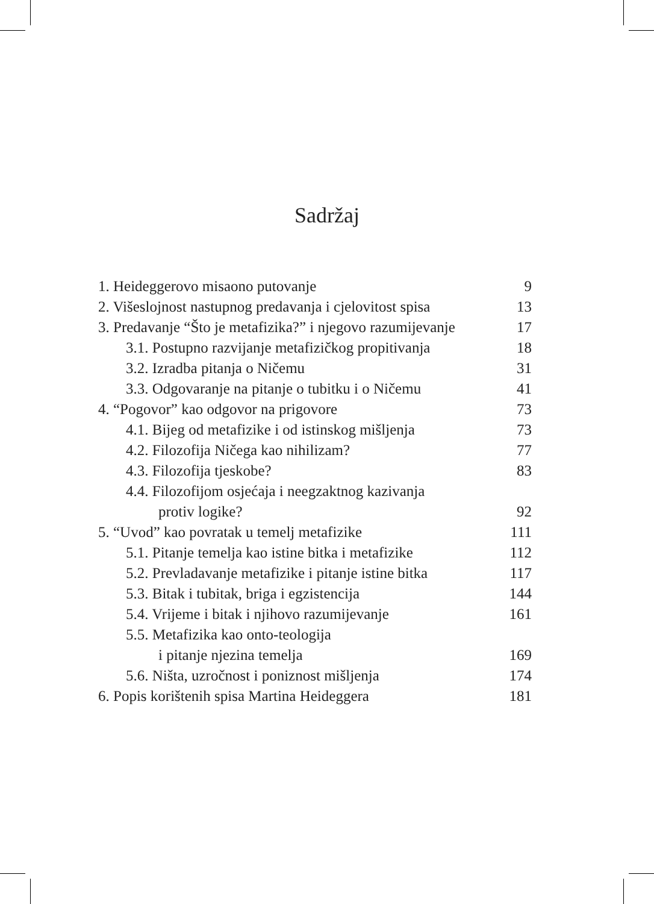Sadržaj
| 1. Heideggerovo misaono putovanje | 9 |
| 2. Višeslojnost nastupnog predavanja i cjelovitost spisa | 13 |
| 3. Predavanje “Što je metafizika?” i njegovo razumijevanje | 17 |
| 3.1. Postupno razvijanje metafizičkog propitivanja | 18 |
| 3.2. Izradba pitanja o Ničemu | 31 |
| 3.3. Odgovaranje na pitanje o tubitku i o Ničemu | 41 |
| 4. “Pogovor” kao odgovor na prigovore | 73 |
| 4.1. Bijeg od metafizike i od istinskog mišljenja | 73 |
| 4.2. Filozofija Ničega kao nihilizam? | 77 |
| 4.3. Filozofija tjeskobe? | 83 |
| 4.4. Filozofijom osjećaja i neegzaktnog kazivanja | |
| protiv logike? | 92 |
| 5. “Uvod” kao povratak u temelj metafizike | 111 |
| 5.1. Pitanje temelja kao istine bitka i metafizike | 112 |
| 5.2. Prevladavanje metafizike i pitanje istine bitka | 117 |
| 5.3. Bitak i tubitak, briga i egzistencija | 144 |
| 5.4. Vrijeme i bitak i njihovo razumijevanje | 161 |
| 5.5. Metafizika kao onto-teologija | |
| i pitanje njezina temelja | 169 |
| 5.6. Ništa, uzročnost i poniznost mišljenja | 174 |
| 6. Popis korištenih spisa Martina Heideggera | 181 |